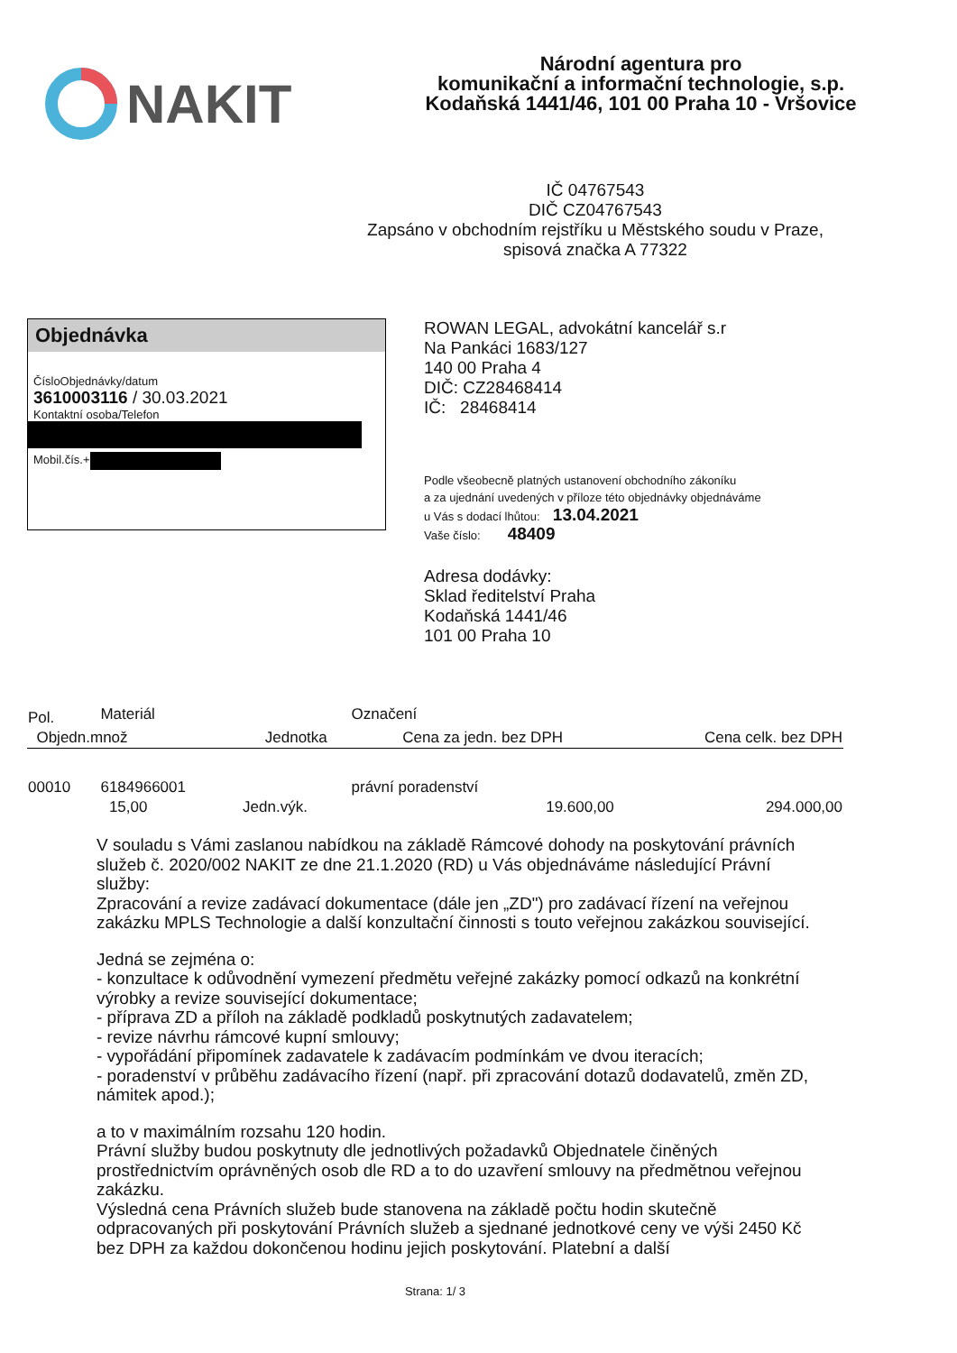NAKIT
Národní agentura pro
komunikační a informační technologie, s.p.
Kodaňská 1441/46, 101 00 Praha 10 - Vršovice
IČ 04767543
DIČ CZ04767543
Zapsáno v obchodním rejstříku u Městského soudu v Praze,
spisová značka A 77322
Objednávka
ČísloObjednávky/datum
3610003116 / 30.03.2021
Kontaktní osoba/Telefon
Mobil.čís.+
ROWAN LEGAL, advokátní kancelář s.r
Na Pankáci 1683/127
140 00 Praha 4
DIČ: CZ28468414
IČ: 28468414
Podle všeobecně platných ustanovení obchodního zákoníku
a za ujednání uvedených v příloze této objednávky objednáváme
u Vás s dodací lhůtou: 13.04.2021
Vaše číslo: 48409
Adresa dodávky:
Sklad ředitelství Praha
Kodaňská 1441/46
101 00 Praha 10
| Pol. | Materiál | | Označení | |
| --- | --- | --- | --- | --- |
| Objedn.množ | | Jednotka | Cena za jedn. bez DPH | Cena celk. bez DPH |
| 00010 | 6184966001 | | právní poradenství | |
| | 15,00 | Jedn.výk. | 19.600,00 | 294.000,00 |
V souladu s Vámi zaslanou nabídkou na základě Rámcové dohody na poskytování právních služeb č. 2020/002 NAKIT ze dne 21.1.2020 (RD) u Vás objednáváme následující Právní služby:
Zpracování a revize zadávací dokumentace (dále jen „ZD") pro zadávací řízení na veřejnou zakázku MPLS Technologie a další konzultační činnosti s touto veřejnou zakázkou související.
Jedná se zejména o:
- konzultace k odůvodnění vymezení předmětu veřejné zakázky pomocí odkazů na konkrétní výrobky a revize související dokumentace;
- příprava ZD a příloh na základě podkladů poskytnutých zadavatelem;
- revize návrhu rámcové kupní smlouvy;
- vypořádání připomínek zadavatele k zadávacím podmínkám ve dvou iteracích;
- poradenství v průběhu zadávacího řízení (např. při zpracování dotazů dodavatelů, změn ZD, námitek apod.);
a to v maximálním rozsahu 120 hodin.
Právní služby budou poskytnuty dle jednotlivých požadavků Objednatele činěných prostřednictvím oprávněných osob dle RD a to do uzavření smlouvy na předmětnou veřejnou zakázku.
Výsledná cena Právních služeb bude stanovena na základě počtu hodin skutečně odpracovaných při poskytování Právních služeb a sjednané jednotkové ceny ve výši 2450 Kč bez DPH za každou dokončenou hodinu jejich poskytování. Platební a další
Strana: 1/ 3